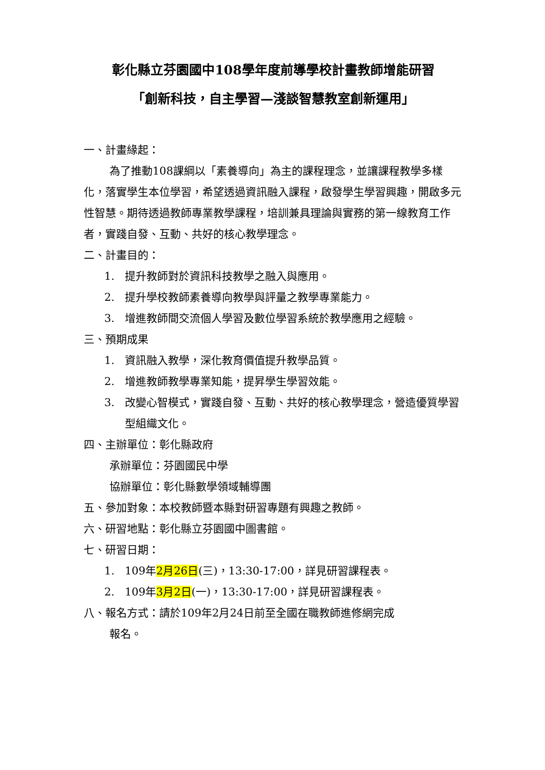彰化縣立芬園國中108學年度前導學校計畫教師增能研習
「創新科技，自主學習—淺談智慧教室創新運用」
一、計畫緣起：
為了推動108課綱以「素養導向」為主的課程理念，並讓課程教學多樣化，落實學生本位學習，希望透過資訊融入課程，啟發學生學習興趣，開啟多元性智慧。期待透過教師專業教學課程，培訓兼具理論與實務的第一線教育工作者，實踐自發、互動、共好的核心教學理念。
二、計畫目的：
1. 提升教師對於資訊科技教學之融入與應用。
2. 提升學校教師素養導向教學與評量之教學專業能力。
3. 增進教師間交流個人學習及數位學習系統於教學應用之經驗。
三、預期成果
1. 資訊融入教學，深化教育價值提升教學品質。
2. 增進教師教學專業知能，提昇學生學習效能。
3. 改變心智模式，實踐自發、互動、共好的核心教學理念，營造優質學習型組織文化。
四、主辦單位：彰化縣政府
承辦單位：芬園國民中學
協辦單位：彰化縣數學領域輔導團
五、參加對象：本校教師暨本縣對研習專題有興趣之教師。
六、研習地點：彰化縣立芬園國中圖書館。
七、研習日期：
1. 109年2月26日(三)，13:30-17:00，詳見研習課程表。
2. 109年3月2日(一)，13:30-17:00，詳見研習課程表。
八、報名方式：請於109年2月24日前至全國在職教師進修網完成
報名。